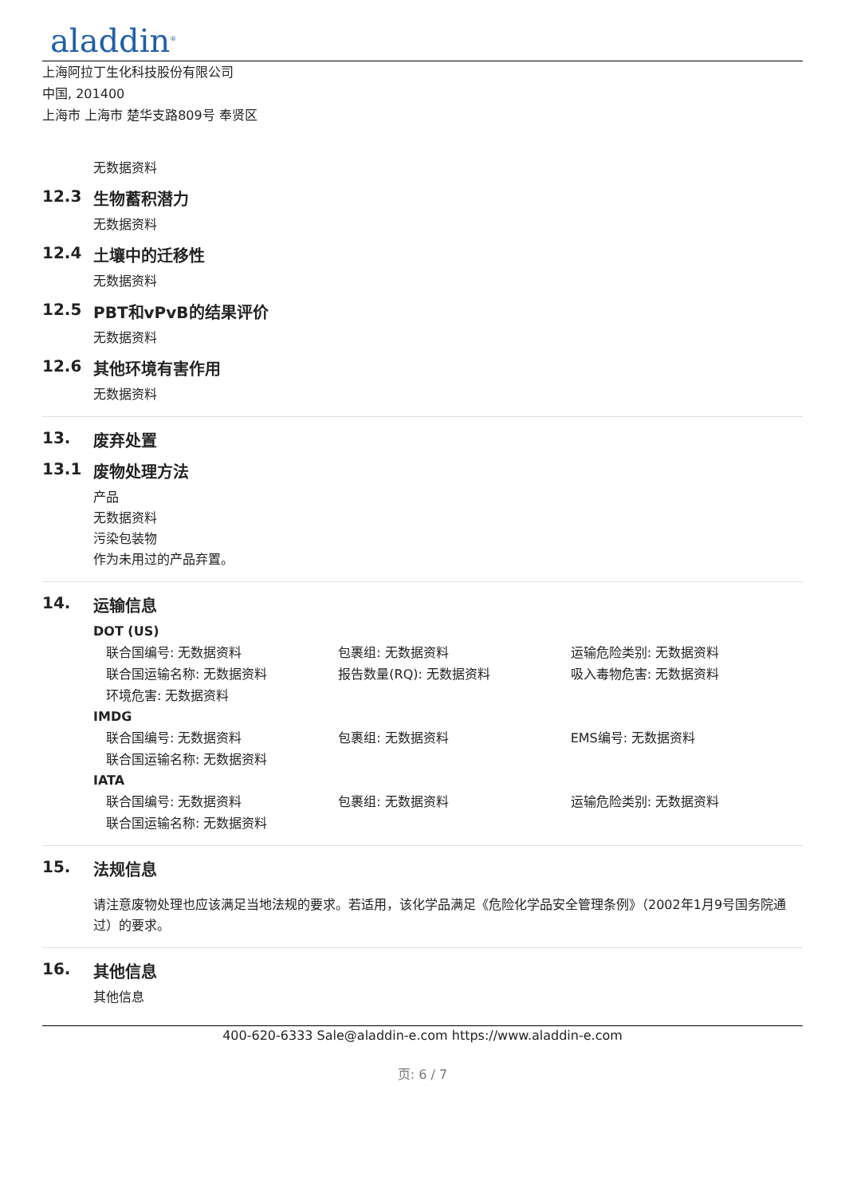aladdin<sup>®</sup>
上海阿拉丁生化科技股份有限公司
中国, 201400
上海市 上海市 楚华支路809号 奉贤区
无数据资料
12.3 生物蓄积潜力
无数据资料
12.4 土壤中的迁移性
无数据资料
12.5 PBT和vPvB的结果评价
无数据资料
12.6 其他环境有害作用
无数据资料
13. 废弃处置
13.1 废物处理方法
产品
无数据资料
污染包装物
作为未用过的产品弃置。
14. 运输信息
DOT (US)
联合国编号: 无数据资料 包裹组: 无数据资料 运输危险类别: 无数据资料
联合国运输名称: 无数据资料 报告数量(RQ): 无数据资料 吸入毒物危害: 无数据资料
环境危害: 无数据资料
IMDG
联合国编号: 无数据资料 包裹组: 无数据资料 EMS编号: 无数据资料
联合国运输名称: 无数据资料
IATA
联合国编号: 无数据资料 包裹组: 无数据资料 运输危险类别: 无数据资料
联合国运输名称: 无数据资料
15. 法规信息
请注意废物处理也应该满足当地法规的要求。若适用，该化学品满足《危险化学品安全管理条例》（2002年1月9号国务院通过）的要求。
16. 其他信息
其他信息
400-620-6333 Sale@aladdin-e.com https://www.aladdin-e.com
页: 6 / 7